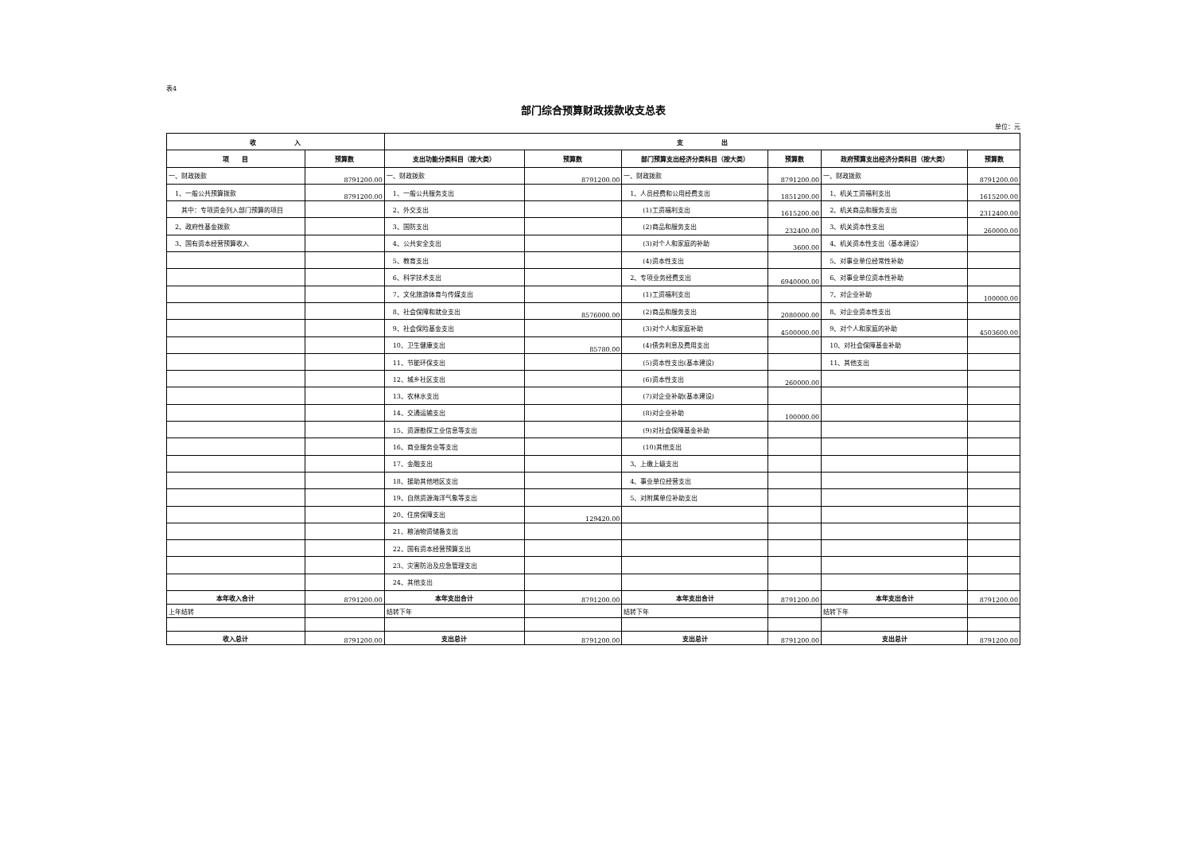表4
部门综合预算财政拨款收支总表
单位：元
| 收 入 | | 支 出 | | | | | |
| --- | --- | --- | --- | --- | --- | --- | --- |
| 项 目 | 预算数 | 支出功能分类科目（按大类） | 预算数 | 部门预算支出经济分类科目（按大类） | 预算数 | 政府预算支出经济分类科目（按大类） | 预算数 |
| 一、财政拨款 | 8791200.00 | 一、财政拨款 | 8791200.00 | 一、财政拨款 | 8791200.00 | 一、财政拨款 | 8791200.00 |
| 1、一般公共预算拨款 | 8791200.00 | 1、一般公共服务支出 | | 1、人员经费和公用经费支出 | 1851200.00 | 1、机关工资福利支出 | 1615200.00 |
| 其中：专项资金列入部门预算的项目 | | 2、外交支出 | | (1)工资福利支出 | 1615200.00 | 2、机关商品和服务支出 | 2312400.00 |
| 2、政府性基金拨款 | | 3、国防支出 | | (2)商品和服务支出 | 232400.00 | 3、机关资本性支出 | 260000.00 |
| 3、国有资本经营预算收入 | | 4、公共安全支出 | | (3)对个人和家庭的补助 | 3600.00 | 4、机关资本性支出（基本建设） | |
| | | 5、教育支出 | | (4)资本性支出 | | 5、对事业单位经常性补助 | |
| | | 6、科学技术支出 | | 2、专项业务经费支出 | 6940000.00 | 6、对事业单位资本性补助 | |
| | | 7、文化旅游体育与传媒支出 | | (1)工资福利支出 | | 7、对企业补助 | 100000.00 |
| | | 8、社会保障和就业支出 | 8576000.00 | (2)商品和服务支出 | 2080000.00 | 8、对企业资本性支出 | |
| | | 9、社会保险基金支出 | | (3)对个人和家庭补助 | 4500000.00 | 9、对个人和家庭的补助 | 4503600.00 |
| | | 10、卫生健康支出 | 85780.00 | (4)债务利息及费用支出 | | 10、对社会保障基金补助 | |
| | | 11、节能环保支出 | | (5)资本性支出(基本建设) | | 11、其他支出 | |
| | | 12、城乡社区支出 | | (6)资本性支出 | 260000.00 | | |
| | | 13、农林水支出 | | (7)对企业补助(基本建设) | | | |
| | | 14、交通运输支出 | | (8)对企业补助 | 100000.00 | | |
| | | 15、资源勘探工业信息等支出 | | (9)对社会保障基金补助 | | | |
| | | 16、商业服务业等支出 | | (10)其他支出 | | | |
| | | 17、金融支出 | | 3、上缴上级支出 | | | |
| | | 18、援助其他地区支出 | | 4、事业单位经营支出 | | | |
| | | 19、自然资源海洋气象等支出 | | 5、对附属单位补助支出 | | | |
| | | 20、住房保障支出 | 129420.00 | | | | |
| | | 21、粮油物资储备支出 | | | | | |
| | | 22、国有资本经营预算支出 | | | | | |
| | | 23、灾害防治及应急管理支出 | | | | | |
| | | 24、其他支出 | | | | | |
| 本年收入合计 | 8791200.00 | 本年支出合计 | 8791200.00 | 本年支出合计 | 8791200.00 | 本年支出合计 | 8791200.00 |
| 上年结转 | | 结转下年 | | 结转下年 | | 结转下年 | |
| 收入总计 | 8791200.00 | 支出总计 | 8791200.00 | 支出总计 | 8791200.00 | 支出总计 | 8791200.00 |